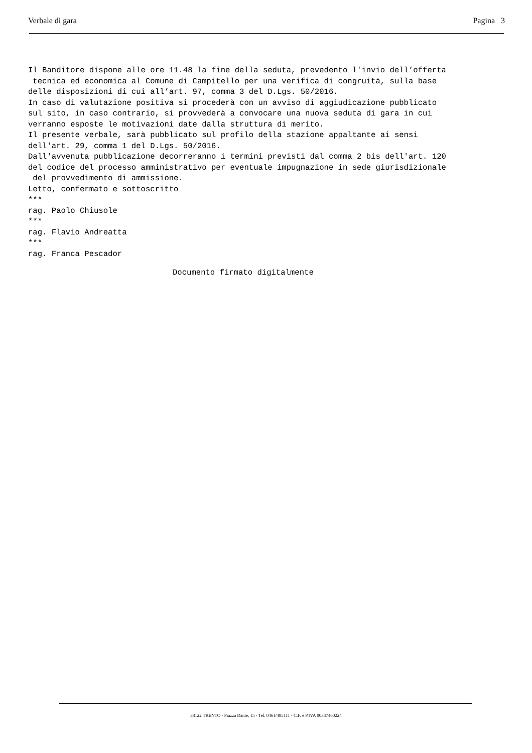Verbale di gara Pagina 3
Il Banditore dispone alle ore 11.48 la fine della seduta, prevedento l'invio dell’offerta tecnica ed economica al Comune di Campitello per una verifica di congruità, sulla base delle disposizioni di cui all’art. 97, comma 3 del D.Lgs. 50/2016. In caso di valutazione positiva si procederà con un avviso di aggiudicazione pubblicato sul sito, in caso contrario, si provvederà a convocare una nuova seduta di gara in cui verranno esposte le motivazioni date dalla struttura di merito. Il presente verbale, sarà pubblicato sul profilo della stazione appaltante ai sensi dell'art. 29, comma 1 del D.Lgs. 50/2016. Dall'avvenuta pubblicazione decorreranno i termini previsti dal comma 2 bis dell'art. 120 del codice del processo amministrativo per eventuale impugnazione in sede giurisdizionale del provvedimento di ammissione. Letto, confermato e sottoscritto *** rag. Paolo Chiusole *** rag. Flavio Andreatta *** rag. Franca Pescador
Documento firmato digitalmente
38122 TRENTO - Piazza Dante, 15 - Tel. 0461/495111 - C.F. e P.IVA 00337460224